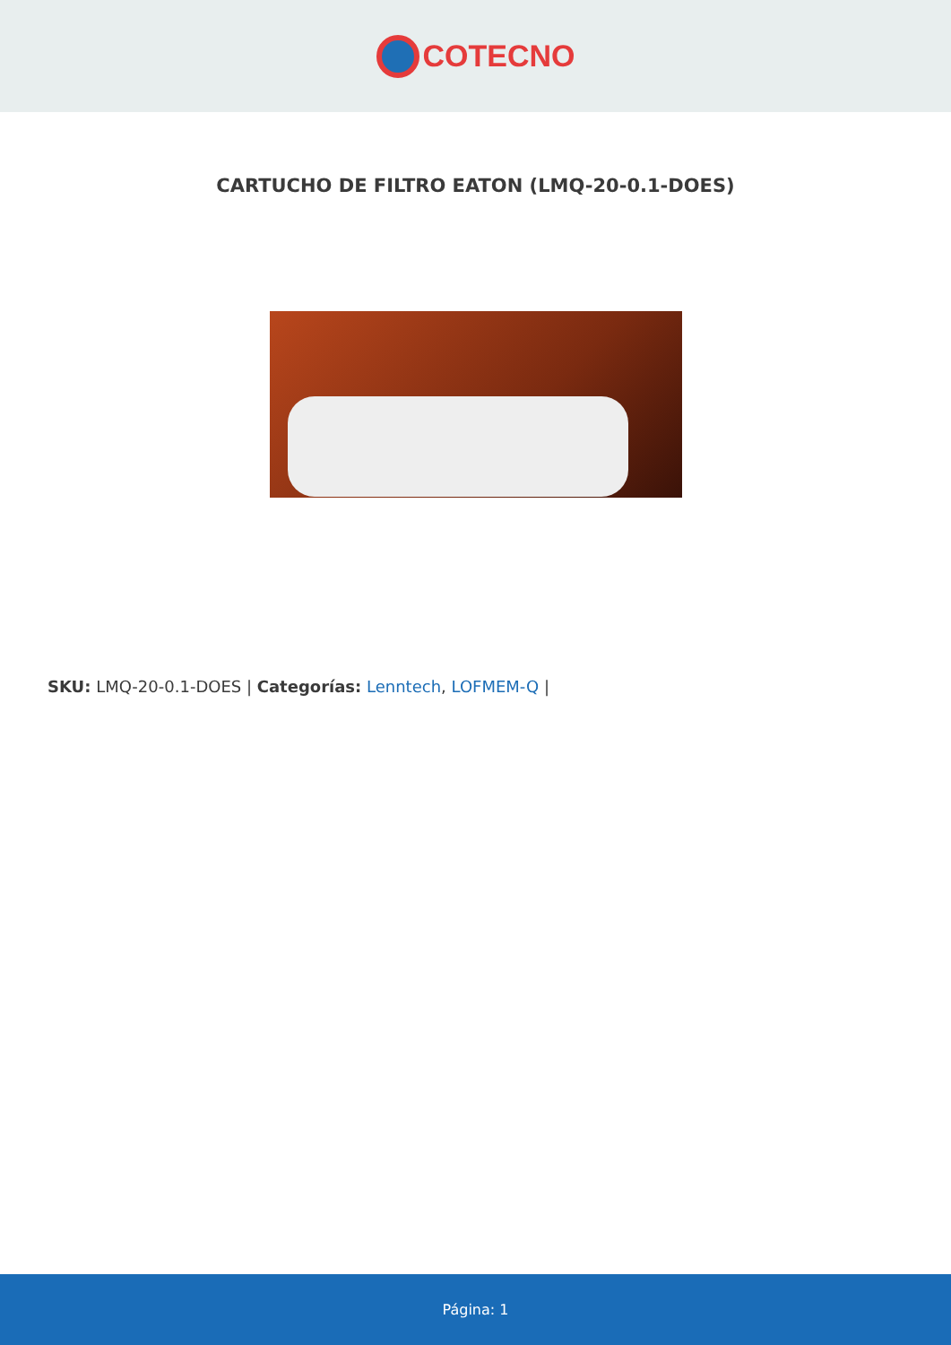COTECNO
CARTUCHO DE FILTRO EATON (LMQ-20-0.1-DOES)
SKU: LMQ-20-0.1-DOES | Categorías: Lenntech, LOFMEM-Q |
Página: 1